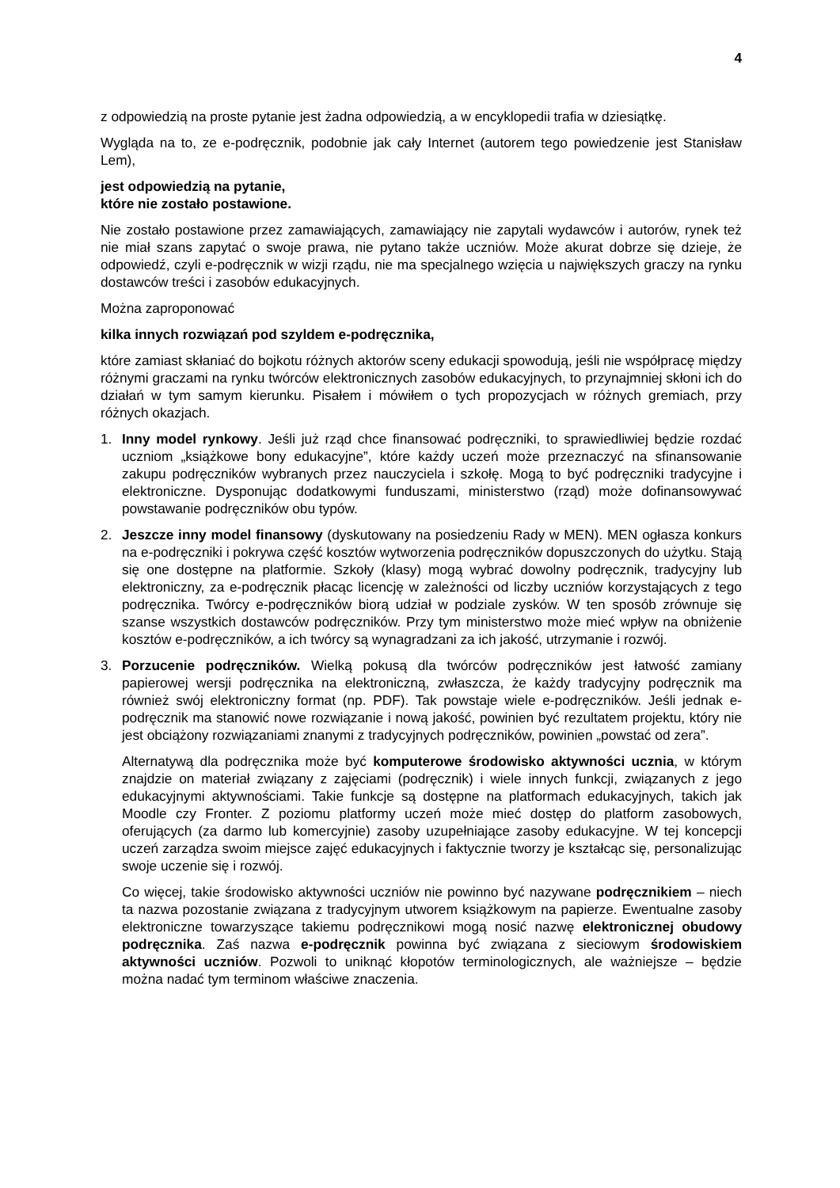4
z odpowiedzią na proste pytanie jest żadna odpowiedzią, a w encyklopedii trafia w dziesiątkę.
Wygląda na to, ze e-podręcznik, podobnie jak cały Internet (autorem tego powiedzenie jest Stanisław Lem),
jest odpowiedzią na pytanie,
które nie zostało postawione.
Nie zostało postawione przez zamawiających, zamawiający nie zapytali wydawców i autorów, rynek też nie miał szans zapytać o swoje prawa, nie pytano także uczniów. Może akurat dobrze się dzieje, że odpowiedź, czyli e-podręcznik w wizji rządu, nie ma specjalnego wzięcia u największych graczy na rynku dostawców treści i zasobów edukacyjnych.
Można zaproponować
kilka innych rozwiązań pod szyldem e-podręcznika,
które zamiast skłaniać do bojkotu różnych aktorów sceny edukacji spowodują, jeśli nie współpracę między różnymi graczami na rynku twórców elektronicznych zasobów edukacyjnych, to przynajmniej skłoni ich do działań w tym samym kierunku. Pisałem i mówiłem o tych propozycjach w różnych gremiach, przy różnych okazjach.
1. Inny model rynkowy. Jeśli już rząd chce finansować podręczniki, to sprawiedliwiej będzie rozdać uczniom „książkowe bony edukacyjne”, które każdy uczeń może przeznaczyć na sfinansowanie zakupu podręczników wybranych przez nauczyciela i szkołę. Mogą to być podręczniki tradycyjne i elektroniczne. Dysponując dodatkowymi funduszami, ministerstwo (rząd) może dofinansowywać powstawanie podręczników obu typów.
2. Jeszcze inny model finansowy (dyskutowany na posiedzeniu Rady w MEN). MEN ogłasza konkurs na e-podręczniki i pokrywa część kosztów wytworzenia podręczników dopuszczonych do użytku. Stają się one dostępne na platformie. Szkoły (klasy) mogą wybrać dowolny podręcznik, tradycyjny lub elektroniczny, za e-podręcznik płacąc licencję w zależności od liczby uczniów korzystających z tego podręcznika. Twórcy e-podręczników biorą udział w podziale zysków. W ten sposób zrównuje się szanse wszystkich dostawców podręczników. Przy tym ministerstwo może mieć wpływ na obniżenie kosztów e-podręczników, a ich twórcy są wynagradzani za ich jakość, utrzymanie i rozwój.
3. Porzucenie podręczników. Wielką pokusą dla twórców podręczników jest łatwość zamiany papierowej wersji podręcznika na elektroniczną, zwłaszcza, że każdy tradycyjny podręcznik ma również swój elektroniczny format (np. PDF). Tak powstaje wiele e-podręczników. Jeśli jednak e-podręcznik ma stanowić nowe rozwiązanie i nową jakość, powinien być rezultatem projektu, który nie jest obciążony rozwiązaniami znanymi z tradycyjnych podręczników, powinien „powstać od zera”.
Alternatywą dla podręcznika może być komputerowe środowisko aktywności ucznia, w którym znajdzie on materiał związany z zajęciami (podręcznik) i wiele innych funkcji, związanych z jego edukacyjnymi aktywnościami. Takie funkcje są dostępne na platformach edukacyjnych, takich jak Moodle czy Fronter. Z poziomu platformy uczeń może mieć dostęp do platform zasobowych, oferujących (za darmo lub komercyjnie) zasoby uzupełniające zasoby edukacyjne. W tej koncepcji uczeń zarządza swoim miejsce zajęć edukacyjnych i faktycznie tworzy je kształcąc się, personalizując swoje uczenie się i rozwój.
Co więcej, takie środowisko aktywności uczniów nie powinno być nazywane podręcznikiem – niech ta nazwa pozostanie związana z tradycyjnym utworem książkowym na papierze. Ewentualne zasoby elektroniczne towarzyszące takiemu podręcznikowi mogą nosić nazwę elektronicznej obudowy podręcznika. Zaś nazwa e-podręcznik powinna być związana z sieciowym środowiskiem aktywności uczniów. Pozwoli to uniknąć kłopotów terminologicznych, ale ważniejsze – będzie można nadać tym terminom właściwe znaczenia.